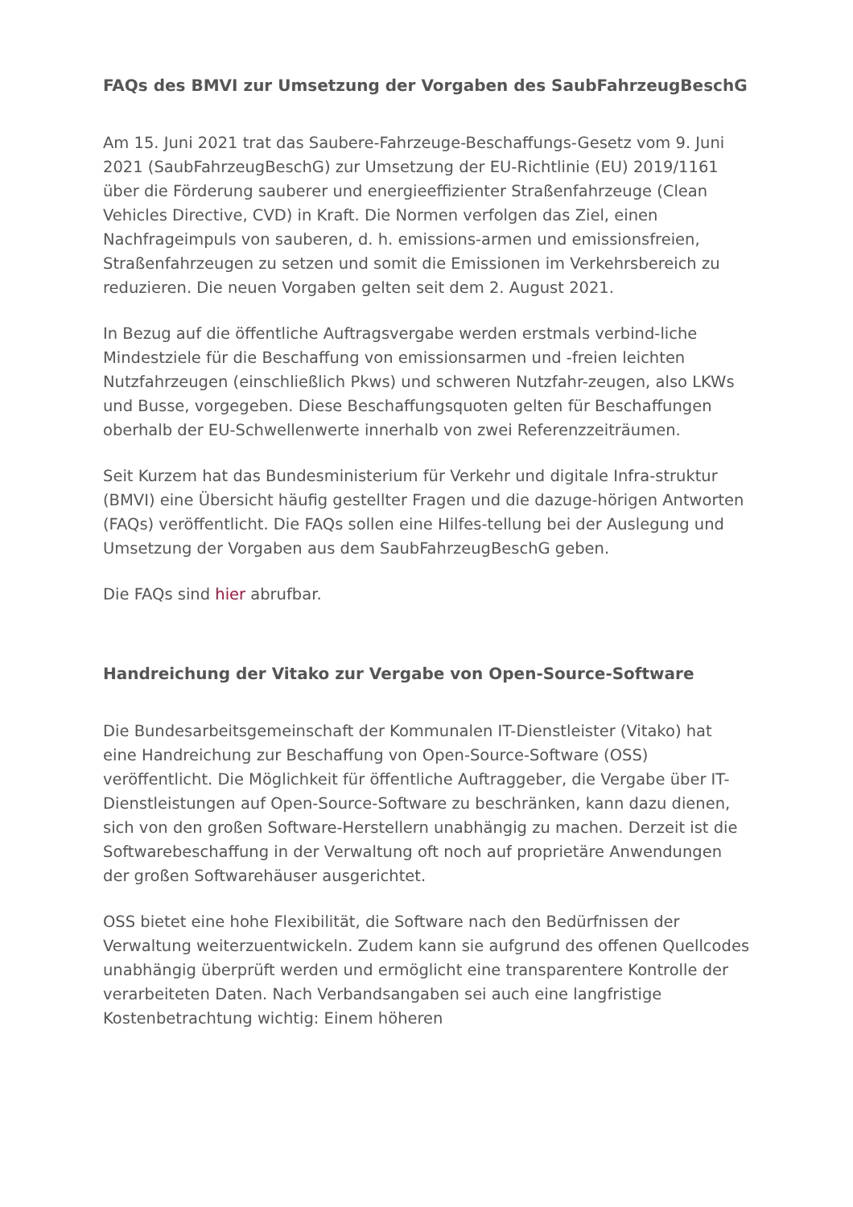FAQs des BMVI zur Umsetzung der Vorgaben des SaubFahrzeugBeschG
Am 15. Juni 2021 trat das Saubere-Fahrzeuge-Beschaffungs-Gesetz vom 9. Juni 2021 (SaubFahrzeugBeschG) zur Umsetzung der EU-Richtlinie (EU) 2019/1161 über die Förderung sauberer und energieeffizienter Straßenfahrzeuge (Clean Vehicles Directive, CVD) in Kraft. Die Normen verfolgen das Ziel, einen Nachfrageimpuls von sauberen, d. h. emissions-armen und emissionsfreien, Straßenfahrzeugen zu setzen und somit die Emissionen im Verkehrsbereich zu reduzieren. Die neuen Vorgaben gelten seit dem 2. August 2021.
In Bezug auf die öffentliche Auftragsvergabe werden erstmals verbind-liche Mindestziele für die Beschaffung von emissionsarmen und -freien leichten Nutzfahrzeugen (einschließlich Pkws) und schweren Nutzfahr-zeugen, also LKWs und Busse, vorgegeben. Diese Beschaffungsquoten gelten für Beschaffungen oberhalb der EU-Schwellenwerte innerhalb von zwei Referenzzeiträumen.
Seit Kurzem hat das Bundesministerium für Verkehr und digitale Infra-struktur (BMVI) eine Übersicht häufig gestellter Fragen und die dazuge-hörigen Antworten (FAQs) veröffentlicht. Die FAQs sollen eine Hilfes-tellung bei der Auslegung und Umsetzung der Vorgaben aus dem SaubFahrzeugBeschG geben.
Die FAQs sind hier abrufbar.
Handreichung der Vitako zur Vergabe von Open-Source-Software
Die Bundesarbeitsgemeinschaft der Kommunalen IT-Dienstleister (Vitako) hat eine Handreichung zur Beschaffung von Open-Source-Software (OSS) veröffentlicht. Die Möglichkeit für öffentliche Auftraggeber, die Vergabe über IT-Dienstleistungen auf Open-Source-Software zu beschränken, kann dazu dienen, sich von den großen Software-Herstellern unabhängig zu machen. Derzeit ist die Softwarebeschaffung in der Verwaltung oft noch auf proprietäre Anwendungen der großen Softwarehäuser ausgerichtet.
OSS bietet eine hohe Flexibilität, die Software nach den Bedürfnissen der Verwaltung weiterzuentwickeln. Zudem kann sie aufgrund des offenen Quellcodes unabhängig überprüft werden und ermöglicht eine transparentere Kontrolle der verarbeiteten Daten. Nach Verbandsangaben sei auch eine langfristige Kostenbetrachtung wichtig: Einem höheren